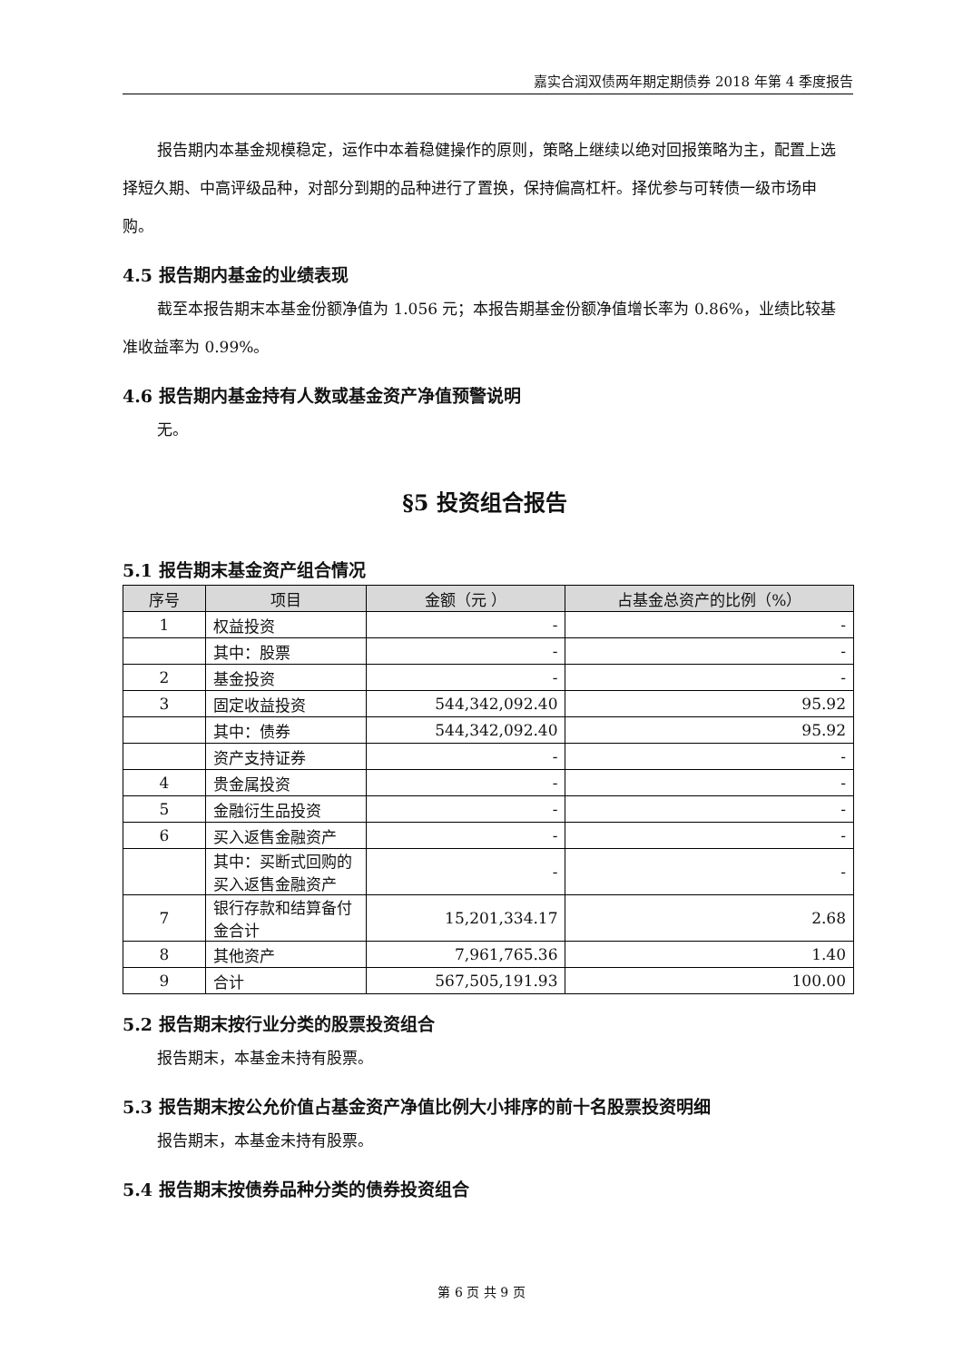嘉实合润双债两年期定期债券 2018 年第 4 季度报告
报告期内本基金规模稳定，运作中本着稳健操作的原则，策略上继续以绝对回报策略为主，配置上选择短久期、中高评级品种，对部分到期的品种进行了置换，保持偏高杠杆。择优参与可转债一级市场申购。
4.5 报告期内基金的业绩表现
截至本报告期末本基金份额净值为 1.056 元；本报告期基金份额净值增长率为 0.86%，业绩比较基准收益率为 0.99%。
4.6 报告期内基金持有人数或基金资产净值预警说明
无。
§5 投资组合报告
5.1 报告期末基金资产组合情况
| 序号 | 项目 | 金额（元 ） | 占基金总资产的比例（%） |
| --- | --- | --- | --- |
| 1 | 权益投资 | - | - |
| | 其中：股票 | - | - |
| 2 | 基金投资 | - | - |
| 3 | 固定收益投资 | 544,342,092.40 | 95.92 |
| | 其中：债券 | 544,342,092.40 | 95.92 |
| | 资产支持证券 | - | - |
| 4 | 贵金属投资 | - | - |
| 5 | 金融衍生品投资 | - | - |
| 6 | 买入返售金融资产 | - | - |
| | 其中：买断式回购的买入返售金融资产 | - | - |
| 7 | 银行存款和结算备付金合计 | 15,201,334.17 | 2.68 |
| 8 | 其他资产 | 7,961,765.36 | 1.40 |
| 9 | 合计 | 567,505,191.93 | 100.00 |
5.2 报告期末按行业分类的股票投资组合
报告期末，本基金未持有股票。
5.3 报告期末按公允价值占基金资产净值比例大小排序的前十名股票投资明细
报告期末，本基金未持有股票。
5.4 报告期末按债券品种分类的债券投资组合
第 6 页 共 9 页